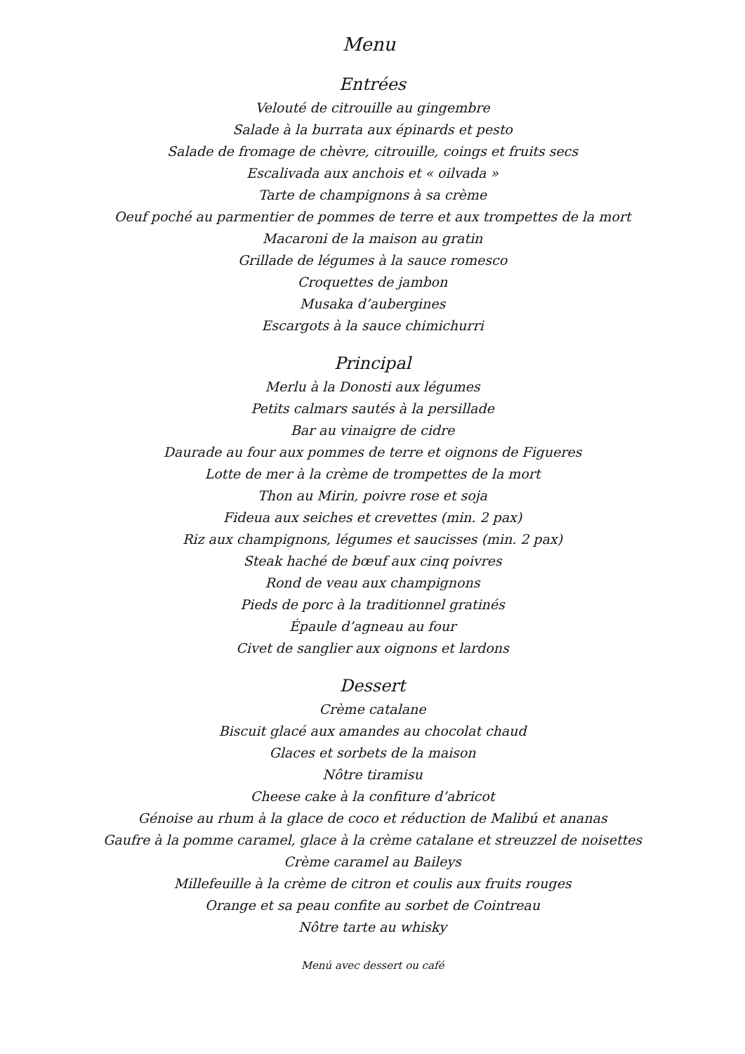Menu
Entrées
Velouté de citrouille au gingembre
Salade à la burrata aux épinards et pesto
Salade de fromage de chèvre, citrouille, coings et fruits secs
Escalivada aux anchois et « oilvada »
Tarte de champignons à sa crème
Oeuf poché au parmentier de pommes de terre et aux trompettes de la mort
Macaroni de la maison au gratin
Grillade de légumes à la sauce romesco
Croquettes de jambon
Musaka d’aubergines
Escargots à la sauce chimichurri
Principal
Merlu à la Donosti aux légumes
Petits calmars sautés à la persillade
Bar au vinaigre de cidre
Daurade au four aux pommes de terre et oignons de Figueres
Lotte de mer à la crème de trompettes de la mort
Thon au Mirin, poivre rose et soja
Fideua aux seiches et crevettes (min. 2 pax)
Riz aux champignons, légumes et saucisses (min. 2 pax)
Steak haché de bœuf aux cinq poivres
Rond de veau aux champignons
Pieds de porc à la traditionnel gratinés
Épaule d’agneau au four
Civet de sanglier aux oignons et lardons
Dessert
Crème catalane
Biscuit glacé aux amandes au chocolat chaud
Glaces et sorbets de la maison
Nôtre tiramisu
Cheese cake à la confiture d’abricot
Génoise au rhum à la glace de coco et réduction de Malibú et ananas
Gaufre à la pomme caramel, glace à la crème catalane et streuzzel de noisettes
Crème caramel au Baileys
Millefeuille à la crème de citron et coulis aux fruits rouges
Orange et sa peau confite au sorbet de Cointreau
Nôtre tarte au whisky
Menú avec dessert ou café